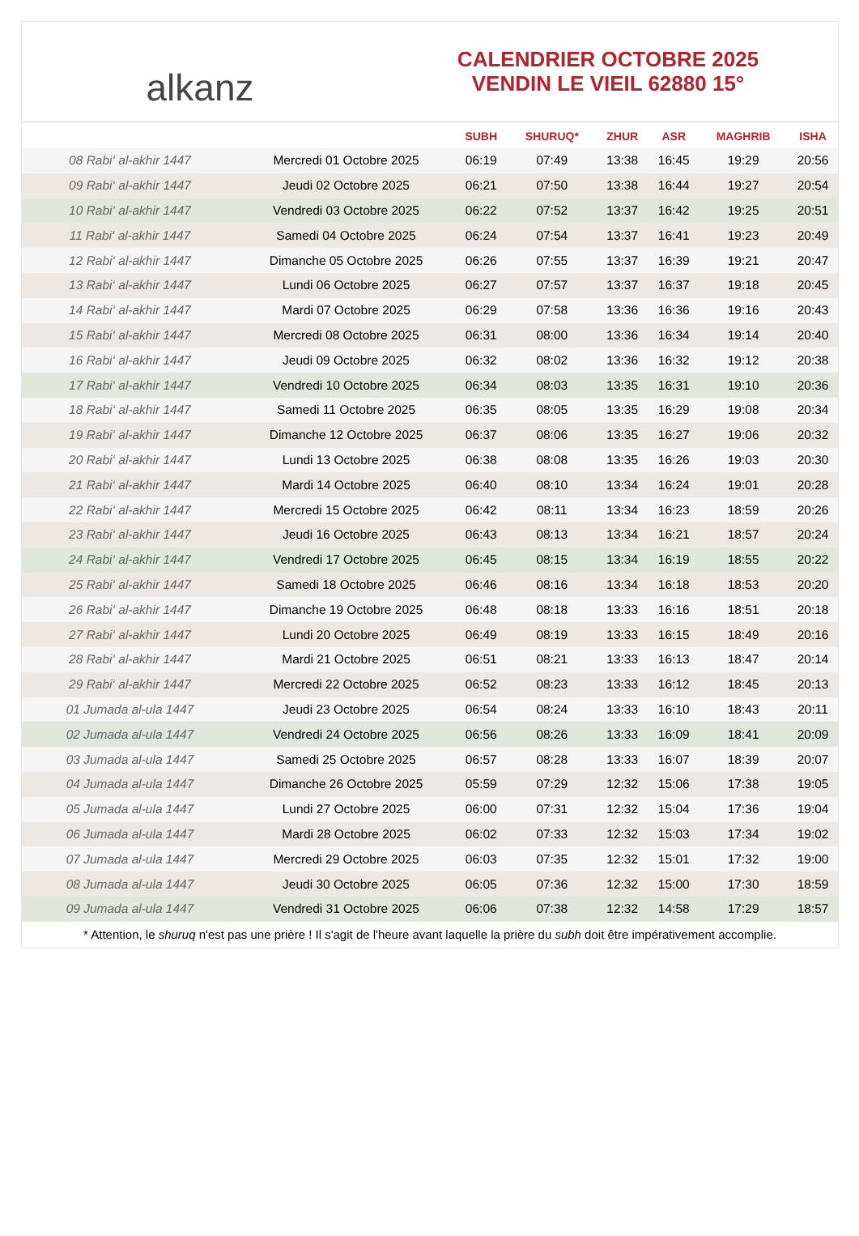alkanz
CALENDRIER OCTOBRE 2025
VENDIN LE VIEIL 62880 15°
| | | SUBH | SHURUQ* | ZHUR | ASR | MAGHRIB | ISHA |
| --- | --- | --- | --- | --- | --- | --- | --- |
| 08 Rabi‘ al-akhir 1447 | Mercredi 01 Octobre 2025 | 06:19 | 07:49 | 13:38 | 16:45 | 19:29 | 20:56 |
| 09 Rabi‘ al-akhir 1447 | Jeudi 02 Octobre 2025 | 06:21 | 07:50 | 13:38 | 16:44 | 19:27 | 20:54 |
| 10 Rabi‘ al-akhir 1447 | Vendredi 03 Octobre 2025 | 06:22 | 07:52 | 13:37 | 16:42 | 19:25 | 20:51 |
| 11 Rabi‘ al-akhir 1447 | Samedi 04 Octobre 2025 | 06:24 | 07:54 | 13:37 | 16:41 | 19:23 | 20:49 |
| 12 Rabi‘ al-akhir 1447 | Dimanche 05 Octobre 2025 | 06:26 | 07:55 | 13:37 | 16:39 | 19:21 | 20:47 |
| 13 Rabi‘ al-akhir 1447 | Lundi 06 Octobre 2025 | 06:27 | 07:57 | 13:37 | 16:37 | 19:18 | 20:45 |
| 14 Rabi‘ al-akhir 1447 | Mardi 07 Octobre 2025 | 06:29 | 07:58 | 13:36 | 16:36 | 19:16 | 20:43 |
| 15 Rabi‘ al-akhir 1447 | Mercredi 08 Octobre 2025 | 06:31 | 08:00 | 13:36 | 16:34 | 19:14 | 20:40 |
| 16 Rabi‘ al-akhir 1447 | Jeudi 09 Octobre 2025 | 06:32 | 08:02 | 13:36 | 16:32 | 19:12 | 20:38 |
| 17 Rabi‘ al-akhir 1447 | Vendredi 10 Octobre 2025 | 06:34 | 08:03 | 13:35 | 16:31 | 19:10 | 20:36 |
| 18 Rabi‘ al-akhir 1447 | Samedi 11 Octobre 2025 | 06:35 | 08:05 | 13:35 | 16:29 | 19:08 | 20:34 |
| 19 Rabi‘ al-akhir 1447 | Dimanche 12 Octobre 2025 | 06:37 | 08:06 | 13:35 | 16:27 | 19:06 | 20:32 |
| 20 Rabi‘ al-akhir 1447 | Lundi 13 Octobre 2025 | 06:38 | 08:08 | 13:35 | 16:26 | 19:03 | 20:30 |
| 21 Rabi‘ al-akhir 1447 | Mardi 14 Octobre 2025 | 06:40 | 08:10 | 13:34 | 16:24 | 19:01 | 20:28 |
| 22 Rabi‘ al-akhir 1447 | Mercredi 15 Octobre 2025 | 06:42 | 08:11 | 13:34 | 16:23 | 18:59 | 20:26 |
| 23 Rabi‘ al-akhir 1447 | Jeudi 16 Octobre 2025 | 06:43 | 08:13 | 13:34 | 16:21 | 18:57 | 20:24 |
| 24 Rabi‘ al-akhir 1447 | Vendredi 17 Octobre 2025 | 06:45 | 08:15 | 13:34 | 16:19 | 18:55 | 20:22 |
| 25 Rabi‘ al-akhir 1447 | Samedi 18 Octobre 2025 | 06:46 | 08:16 | 13:34 | 16:18 | 18:53 | 20:20 |
| 26 Rabi‘ al-akhir 1447 | Dimanche 19 Octobre 2025 | 06:48 | 08:18 | 13:33 | 16:16 | 18:51 | 20:18 |
| 27 Rabi‘ al-akhir 1447 | Lundi 20 Octobre 2025 | 06:49 | 08:19 | 13:33 | 16:15 | 18:49 | 20:16 |
| 28 Rabi‘ al-akhir 1447 | Mardi 21 Octobre 2025 | 06:51 | 08:21 | 13:33 | 16:13 | 18:47 | 20:14 |
| 29 Rabi‘ al-akhir 1447 | Mercredi 22 Octobre 2025 | 06:52 | 08:23 | 13:33 | 16:12 | 18:45 | 20:13 |
| 01 Jumada al-ula 1447 | Jeudi 23 Octobre 2025 | 06:54 | 08:24 | 13:33 | 16:10 | 18:43 | 20:11 |
| 02 Jumada al-ula 1447 | Vendredi 24 Octobre 2025 | 06:56 | 08:26 | 13:33 | 16:09 | 18:41 | 20:09 |
| 03 Jumada al-ula 1447 | Samedi 25 Octobre 2025 | 06:57 | 08:28 | 13:33 | 16:07 | 18:39 | 20:07 |
| 04 Jumada al-ula 1447 | Dimanche 26 Octobre 2025 | 05:59 | 07:29 | 12:32 | 15:06 | 17:38 | 19:05 |
| 05 Jumada al-ula 1447 | Lundi 27 Octobre 2025 | 06:00 | 07:31 | 12:32 | 15:04 | 17:36 | 19:04 |
| 06 Jumada al-ula 1447 | Mardi 28 Octobre 2025 | 06:02 | 07:33 | 12:32 | 15:03 | 17:34 | 19:02 |
| 07 Jumada al-ula 1447 | Mercredi 29 Octobre 2025 | 06:03 | 07:35 | 12:32 | 15:01 | 17:32 | 19:00 |
| 08 Jumada al-ula 1447 | Jeudi 30 Octobre 2025 | 06:05 | 07:36 | 12:32 | 15:00 | 17:30 | 18:59 |
| 09 Jumada al-ula 1447 | Vendredi 31 Octobre 2025 | 06:06 | 07:38 | 12:32 | 14:58 | 17:29 | 18:57 |
* Attention, le shuruq n'est pas une prière ! Il s'agit de l'heure avant laquelle la prière du subh doit être impérativement accomplie.